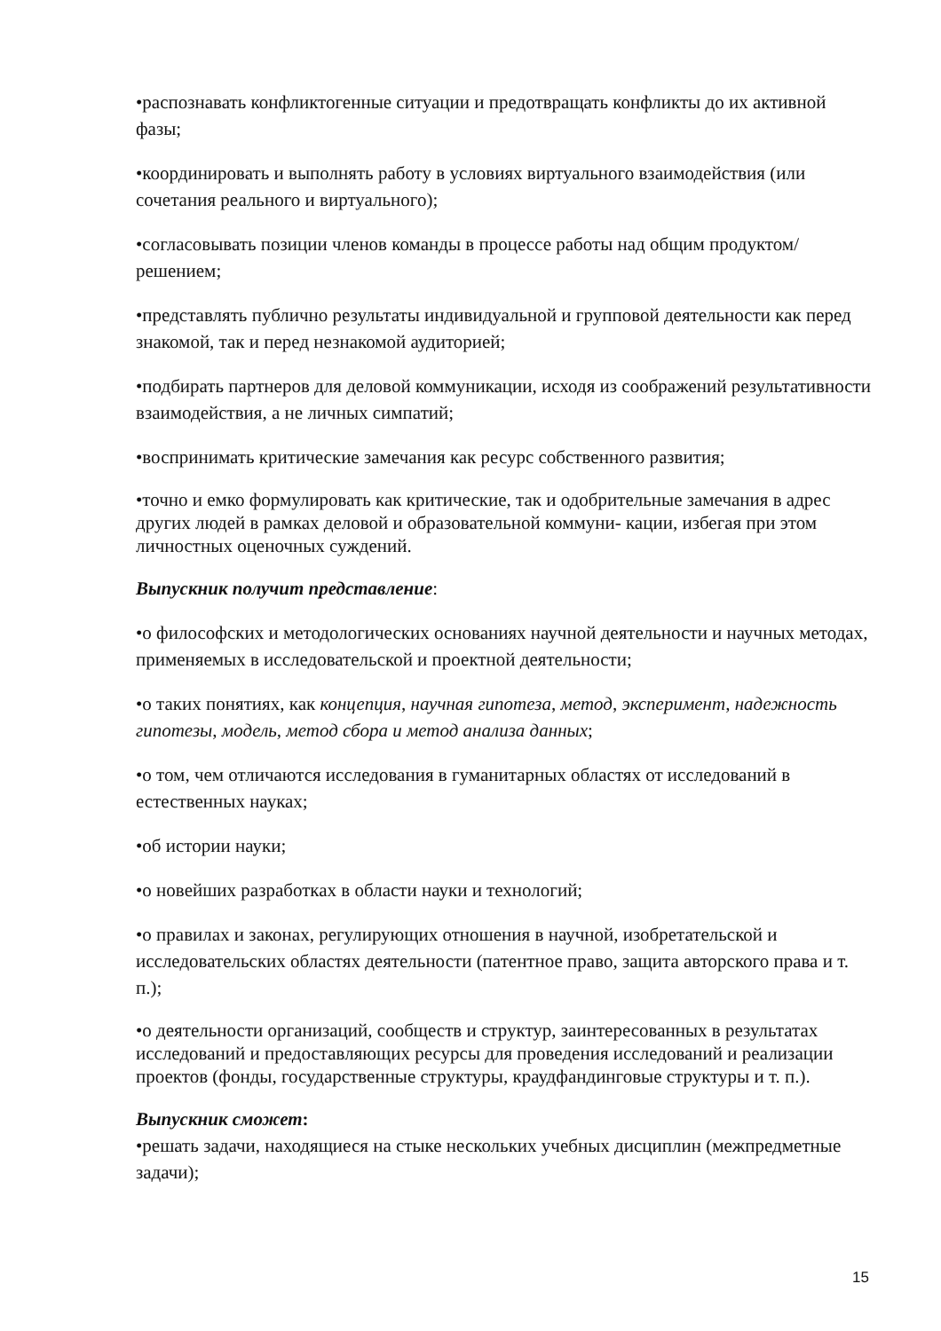•распознавать конфликтогенные ситуации и предотвращать конфликты до их активной фазы;
•координировать и выполнять работу в условиях виртуального взаимодействия (или сочетания реального и виртуального);
•согласовывать позиции членов команды в процессе работы над общим продуктом/решением;
•представлять публично результаты индивидуальной и групповой деятельности как перед знакомой, так и перед незнакомой аудиторией;
•подбирать партнеров для деловой коммуникации, исходя из соображений результативности взаимодействия, а не личных симпатий;
•воспринимать критические замечания как ресурс собственного развития;
•точно и емко формулировать как критические, так и одобрительные замечания в адрес других людей в рамках деловой и образовательной коммуни- кации, избегая при этом личностных оценочных суждений.
Выпускник получит представление:
•о философских и методологических основаниях научной деятельности и научных методах, применяемых в исследовательской и проектной деятельности;
•о таких понятиях, как концепция, научная гипотеза, метод, эксперимент, надежность гипотезы, модель, метод сбора и метод анализа данных;
•о том, чем отличаются исследования в гуманитарных областях от исследований в естественных науках;
•об истории науки;
•о новейших разработках в области науки и технологий;
•о правилах и законах, регулирующих отношения в научной, изобретательской и исследовательских областях деятельности (патентное право, защита авторского права и т. п.);
•о деятельности организаций, сообществ и структур, заинтересованных в результатах исследований и предоставляющих ресурсы для проведения исследований и реализации проектов (фонды, государственные структуры, краудфандинговые структуры и т. п.).
Выпускник сможет:
•решать задачи, находящиеся на стыке нескольких учебных дисциплин (межпредметные задачи);
15